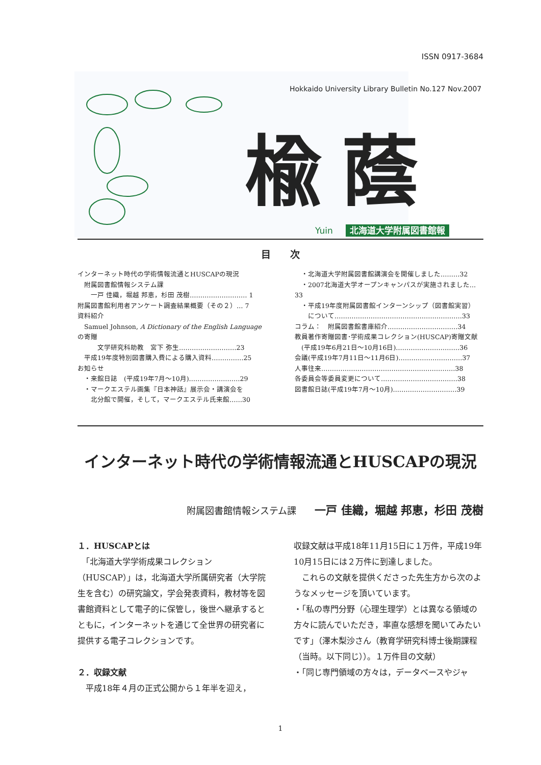ISSN 0917-3684
Hokkaido University Library Bulletin No.127 Nov.2007
楡蔭
Yuin 北海道大学附属図書館報
目　　次
インターネット時代の学術情報流通とHUSCAPの現況
　附属図書館情報システム課
　　一戸 佳織，堀越 邦恵，杉田 茂樹……………………… 1
附属図書館利用者アンケート調査結果概要（その２）… 7
資料紹介
　Samuel Johnson, A Dictionary of the English Language の寄贈
　　　文学研究科助教　宮下 弥生………………………23
　平成19年度特別図書購入費による購入資料……………25
お知らせ
　・来館日誌　(平成19年7月～10月)……………………29
　・マークエステル画集『日本神話』展示会・講演会を
　　北分館で開催，そして，マークエステル氏来館……30
　・北海道大学附属図書館講演会を開催しました………32
　・2007北海道大学オープンキャンパスが実施されました…33
　・平成19年度附属図書館インターンシップ（図書館実習）
　　について……………………………………………………33
コラム：　附属図書館書庫紹介……………………………34
教員著作寄贈図書･学術成果コレクション(HUSCAP)寄贈文献
　(平成19年6月21日～10月16日)…………………………36
会議(平成19年7月11日～11月6日)…………………………37
人事往来………………………………………………………38
各委員会等委員変更について………………………………38
図書館日誌(平成19年7月～10月)…………………………39
インターネット時代の学術情報流通とHUSCAPの現況
附属図書館情報システム課　　一戸 佳織，堀越 邦恵，杉田 茂樹
１．HUSCAPとは
　「北海道大学学術成果コレクション（HUSCAP）」は，北海道大学所属研究者（大学院生を含む）の研究論文，学会発表資料，教材等を図書館資料として電子的に保管し，後世へ継承するとともに，インターネットを通じて全世界の研究者に提供する電子コレクションです。
２．収録文献
　平成18年４月の正式公開から１年半を迎え，
収録文献は平成18年11月15日に１万件，平成19年10月15日には２万件に到達しました。
　これらの文献を提供くださった先生方から次のようなメッセージを頂いています。
・「私の専門分野（心理生理学）とは異なる領域の方々に読んでいただき，率直な感想を聞いてみたいです」（澤木梨沙さん（教育学研究科博士後期課程（当時。以下同じ））。１万件目の文献）
・「同じ専門領域の方々は，データベースやジャ
1